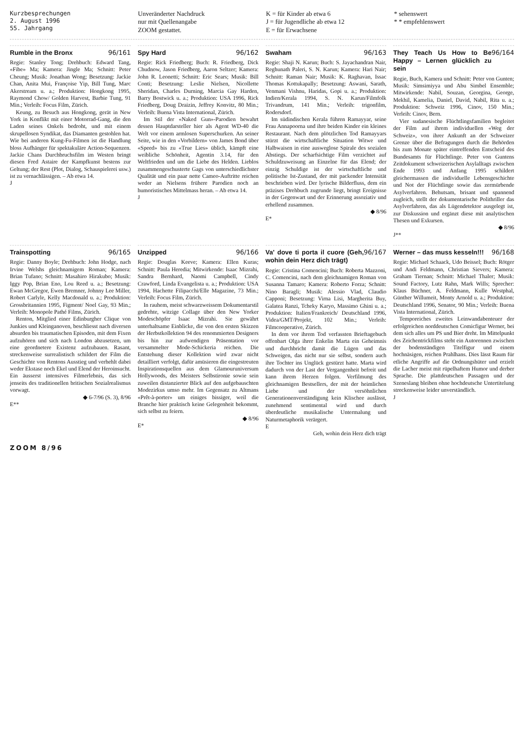Kurzbesprechungen
2. August 1996
55. Jahrgang
Unveränderter Nachdruck
nur mit Quellenangabe
ZOOM gestattet.
K = für Kinder ab etwa 6
J = für Jugendliche ab etwa 12
E = für Erwachsene
* sehenswert
* * empfehlenswert
Rumble in the Bronx 96/161
Regie: Stanley Tong; Drehbuch: Edward Tang, «Fibe» Ma; Kamera: Jingle Ma; Schnitt: Peter Cheung; Musik: Jonathan Wong; Besetzung: Jackie Chan, Anita Mui, Françoise Yip, Bill Tung, Marc Akerstream u. a.; Produktion: Hongkong 1995, Raymond Chow/ Golden Harvest, Barbie Tung, 91 Min.; Verleih: Focus Film, Zürich.
Keung, zu Besuch aus Hongkong, gerät in New York in Konflikt mit einer Motorrad-Gang, die den Laden seines Onkels bedroht, und mit einem skrupellosen Syndikat, das Diamanten gestohlen hat. Wie bei anderen Kung-Fu-Filmen ist die Handlung bloss Aufhänger für spektakuläre Action-Sequenzen. Jackie Chans Durchbruchsfilm im Westen bringt diesen Fred Astaire der Kampfkunst bestens zur Geltung; der Rest (Plot, Dialog, Schauspielerei usw.) ist zu vernachlässigen. – Ab etwa 14.
J
Spy Hard 96/162
Regie: Rick Friedberg; Buch: R. Friedberg, Dick Chudnow, Jason Friedberg, Aaron Seltzer; Kamera: John R. Leonetti; Schnitt: Eric Sears; Musik: Bill Conti; Besetzung: Leslie Nielsen, Nicollette Sheridan, Charles Durning, Marcia Gay Harden, Barry Bostwick u. a.; Produktion: USA 1996, Rick Friedberg, Doug Draizin, Jeffrey Konvitz, 80 Min.; Verleih: Buena Vista International, Zürich.
Im Stil der «Naked Gun»-Parodien bewahrt dessen Hauptdarsteller hier als Agent WD-40 die Welt vor einem armlosen Superschurken. An seiner Seite, wie in den «Vorbildern» von James Bond über «Speed» bis zu «True Lies» üblich, kämpft eine weibliche Schönheit, Agentin 3.14, für den Weltfrieden und um die Liebe des Helden. Lieblos zusammengeschusterte Gags von unterschiedlichster Qualität und ein paar nette Cameo-Auftritte reichen weder an Nielsens frühere Parodien noch an humoristisches Mittelmass heran. – Ab etwa 14.
J
Swaham 96/163
Regie: Shaji N. Karun; Buch: S. Jayachandran Nair, Reghunath Paleri, S. N. Karun; Kamera: Hari Nair; Schnitt: Raman Nair; Musik: K. Raghavan, Issac Thomas Kottukapally; Besetzung: Aswani, Sarath, Venmani Vishnu, Haridas, Gopi u. a.; Produktion: Indien/Kerala 1994, S. N. Karun/Filmfolk Trivandrum, 141 Min.; Verleih: trigonfilm, Rodersdorf.
Im südindischen Kerala führen Ramayyar, seine Frau Annapoorna und ihre beiden Kinder ein kleines Restaurant. Nach dem plötzlichen Tod Ramayyars stürzt die wirtschaftliche Situation Witwe und Halbwaisen in eine ausweglose Spirale des sozialen Abstiegs. Der scharfsichtige Film verzichtet auf Schuldzuweisung an Einzelne für das Elend; der einzig Schuldige ist der wirtschaftliche und politische Ist-Zustand, der mit packender Intensität beschrieben wird. Der lyrische Bilderfluss, dem ein präzises Drehbuch zugrunde liegt, bringt Ereignisse in der Gegenwart und der Erinnerung assoziativ und erhellend zusammen.
◆ 8/96
E*
They Teach Us How to Be Happy – Lernen glücklich zu sein 96/164
Regie, Buch, Kamera und Schnitt: Peter von Gunten; Musik: Simsimiyya und Abu Simbel Ensemble; Mitwirkende: Nabil, Souzan, Georgina, George, Mekhil, Kamelia, Daniel, David, Nabil, Rita u. a.; Produktion: Schweiz 1996, Cinov, 150 Min.; Verleih: Cinov, Bern.
Vier sudanesische Flüchtlingsfamilien begleitet der Film auf ihrem individuellen «Weg der Schweiz», von ihrer Ankunft an der Schweizer Grenze über die Befragungen durch die Behörden bis zum Monate später eintreffenden Entscheid des Bundesamts für Flüchtlinge. Peter von Guntens Zeitdokument schweizerischen Asylalltags zwischen Ende 1993 und Anfang 1995 schildert gleichermassen die individuelle Lebensgeschichte und Not der Flüchtlinge sowie das zermürbende Asylverfahren. Behutsam, brisant und spannend zugleich, stellt der dokumentarische Polithriller das Asylverfahren, das als Lügendetektor ausgelegt ist, zur Diskussion und ergänzt diese mit analytischen Thesen und Exkursen.
◆ 8/96
J**
Trainspotting 96/165
Regie: Danny Boyle; Drehbuch: John Hodge, nach Irvine Welshs gleichnamigem Roman; Kamera: Brian Tufano; Schnitt: Masahiro Hirakubo; Musik: Iggy Pop, Brian Eno, Lou Reed u. a.; Besetzung: Ewan McGregor, Ewen Bremner, Johnny Lee Miller, Robert Carlyle, Kelly Macdonald u. a.; Produktion: Grossbritannien 1995, Figment/ Noel Gay, 93 Min.; Verleih: Monopole Pathé Films, Zürich.
Renton, Mitglied einer Edinburgher Clique von Junkies und Kleinganoven, beschliesst nach diversen absurden bis traumatischen Episoden, mit dem Fixen aufzuhören und sich nach London abzusetzen, um eine geordnetere Existenz aufzubauen. Rasant, streckenweise surrealistisch schildert der Film die Geschichte von Rentons Ausstieg und verhehlt dabei weder Ekstase noch Ekel und Elend der Heroinsucht. Ein äusserst intensives Filmerlebnis, das sich jenseits des traditionellen britischen Sozialrealismus vorwagt.
◆ 6-7/96 (S. 3), 8/96
E**
Unzipped 96/166
Regie: Douglas Keeve; Kamera: Ellen Kuras; Schnitt: Paula Heredia; Mitwirkende: Isaac Mizrahi, Sandra Bernhard, Naomi Campbell, Cindy Crawford, Linda Evangelista u. a.; Produktion: USA 1994, Hachette Filipacchi/Elle Magazine, 73 Min.; Verleih: Focus Film, Zürich.
In rauhem, meist schwarzweissem Dokumentarstil gedrehte, witzige Collage über den New Yorker Modeschöpfer Isaac Mizrahi. Sie gewährt unterhaltsame Einblicke, die von den ersten Skizzen der Herbstkollektion 94 des renommierten Designers bis hin zur aufwendigen Präsentation vor versammelter Mode-Schickeria reichen. Die Entstehung dieser Kollektion wird zwar nicht detailliert verfolgt, dafür amüsieren die eingestreuten Inspirationsquellen aus dem Glamouruniversum Hollywoods, des Meisters Selbstironie sowie sein zuweilen distanzierter Blick auf den aufgebauschten Modezirkus umso mehr. Im Gegensatz zu Altmans «Prêt-à-porter» um einiges bissiger, weil die Branche hier praktisch keine Gelegenheit bekommt, sich selbst zu feiern.
◆ 8/96
E*
Va' dove ti porta il cuore (Geh, wohin dein Herz dich trägt) 96/167
Regie: Cristina Comencini; Buch: Roberta Mazzoni, C. Comencini, nach dem gleichnamigen Roman von Susanna Tamaro; Kamera: Roberto Forza; Schnitt: Nino Baragli; Musik: Alessio Vlad, Claudio Capponi; Besetzung: Virna Lisi, Margherita Buy, Galatea Ranzi, Tcheky Karyo, Massimo Ghini u. a.; Produktion: Italien/Frankreich/ Deutschland 1996, Videa/GMT/Projekt, 102 Min.; Verleih: Filmcooperative, Zürich.
In dem vor ihrem Tod verfassten Brieftagebuch offenbart Olga ihrer Enkelin Marta ein Geheimnis und durchbricht damit die Lügen und das Schweigen, das nicht nur sie selbst, sondern auch ihre Tochter ins Unglück gestürzt hatte. Marta wird dadurch von der Last der Vergangenheit befreit und kann ihrem Herzen folgen. Verfilmung des gleichnamigen Bestsellers, der mit der heimlichen Liebe und der versöhnlichen Generationenverständigung kein Klischee auslässt, zunehmend sentimental wird und durch überdeutliche musikalische Untermalung und Naturmetaphorik verärgert.
E
Geh, wohin dein Herz dich trägt
Werner – das muss kesseln!!! 96/168
Regie: Michael Schaack, Udo Beissel; Buch: Rötger und Andi Feldmann, Christian Sievers; Kamera: Graham Tiernan; Schnitt: Michael Thaler; Musik: Sound Factory, Lutz Rahn, Mark Wills; Sprecher: Klaus Büchner, A. Feldmann, Kulle Westphal, Günther Willumeit, Monty Arnold u. a.; Produktion: Deutschland 1996, Senator, 90 Min.; Verleih: Buena Vista International, Zürich.
Temporeiches zweites Leinwandabenteuer der erfolgreichen norddeutschen Comicfigur Werner, bei dem sich alles um PS und Bier dreht. Im Mittelpunkt des Zeichentrickfilms steht ein Autorennen zwischen der bodenständigen Titelfigur und einem hochnäsigen, reichen Prahlhans. Dies lässt Raum für etliche Angriffe auf die Ordnungshüter und erzielt die Lacher meist mit rüpelhaftem Humor und derber Sprache. Die plattdeutschen Passagen und der Szeneslang bleiben ohne hochdeutsche Untertitelung streckenweise leider unverständlich.
J
ZOOM 8/96